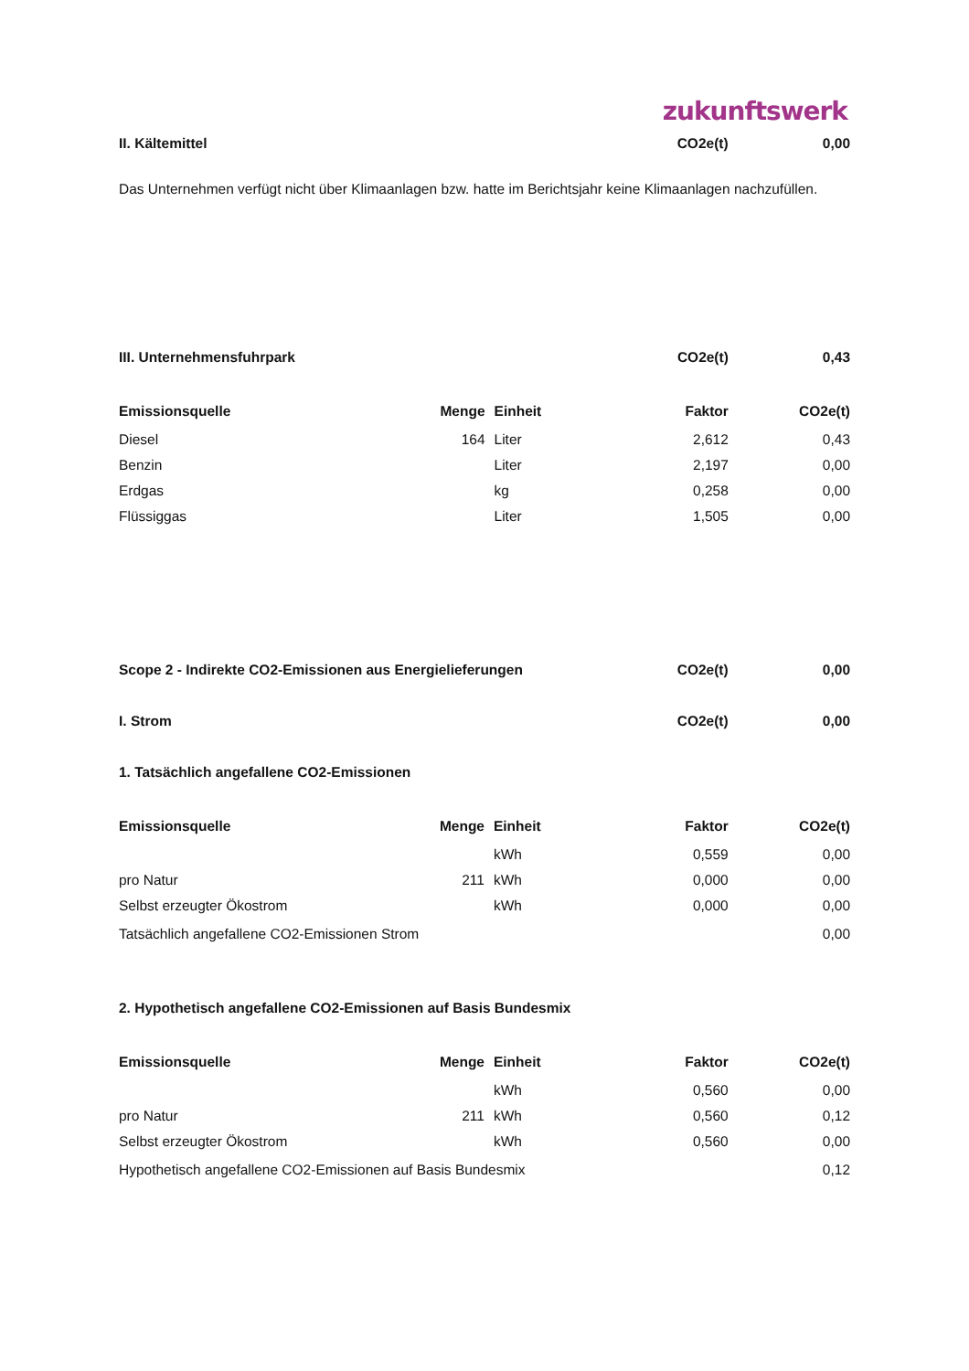zukunftswerk
| II. Kältemittel | | | CO2e(t) | 0,00 |
Das Unternehmen verfügt nicht über Klimaanlagen bzw. hatte im Berichtsjahr keine Klimaanlagen nachzufüllen.
| III. Unternehmensfuhrpark | | | CO2e(t) | 0,43 |
| Emissionsquelle | Menge | Einheit | Faktor | CO2e(t) |
| Diesel | 164 | Liter | 2,612 | 0,43 |
| Benzin | | Liter | 2,197 | 0,00 |
| Erdgas | | kg | 0,258 | 0,00 |
| Flüssiggas | | Liter | 1,505 | 0,00 |
| Scope 2 - Indirekte CO2-Emissionen aus Energielieferungen | | | CO2e(t) | 0,00 |
| I. Strom | | | CO2e(t) | 0,00 |
| 1. Tatsächlich angefallene CO2-Emissionen | | | | |
| Emissionsquelle | Menge | Einheit | Faktor | CO2e(t) |
| | | kWh | 0,559 | 0,00 |
| pro Natur | 211 | kWh | 0,000 | 0,00 |
| Selbst erzeugter Ökostrom | | kWh | 0,000 | 0,00 |
| Tatsächlich angefallene CO2-Emissionen Strom | | | | 0,00 |
| 2. Hypothetisch angefallene CO2-Emissionen auf Basis Bundesmix | | | | |
| Emissionsquelle | Menge | Einheit | Faktor | CO2e(t) |
| | | kWh | 0,560 | 0,00 |
| pro Natur | 211 | kWh | 0,560 | 0,12 |
| Selbst erzeugter Ökostrom | | kWh | 0,560 | 0,00 |
| Hypothetisch angefallene CO2-Emissionen auf Basis Bundesmix | | | | 0,12 |